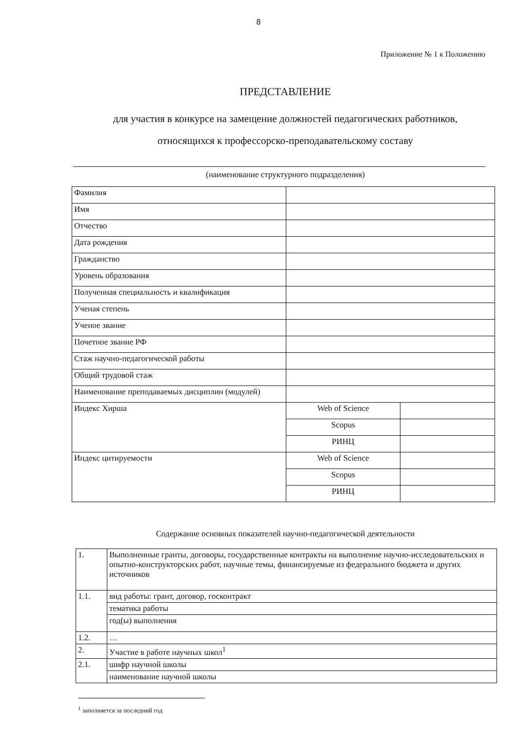8
Приложение № 1 к Положению
ПРЕДСТАВЛЕНИЕ
для участия в конкурсе на замещение должностей педагогических работников,
относящихся к профессорско-преподавательскому составу
(наименование структурного подразделения)
| Фамилия | | |
| Имя | | |
| Отчество | | |
| Дата рождения | | |
| Гражданство | | |
| Уровень образования | | |
| Полученная специальность и квалификация | | |
| Ученая степень | | |
| Ученое звание | | |
| Почетное звание РФ | | |
| Стаж научно-педагогической работы | | |
| Общий трудовой стаж | | |
| Наименование преподаваемых дисциплин (модулей) | | |
| Индекс Хирша | Web of Science | |
| | Scopus | |
| | РИНЦ | |
| Индекс цитируемости | Web of Science | |
| | Scopus | |
| | РИНЦ | |
Содержание основных показателей научно-педагогической деятельности
| 1. | Выполненные гранты, договоры, государственные контракты на выполнение научно-исследовательских и опытно-конструкторских работ, научные темы, финансируемые из федерального бюджета и других источников |
| 1.1. | вид работы: грант, договор, госконтракт |
| | тематика работы |
| | год(ы) выполнения |
| 1.2. | … |
| 2. | Участие в работе научных школ<sup>1</sup> |
| 2.1. | шифр научной школы |
| | наименование научной школы |
<sup>1</sup> заполняется за последний год